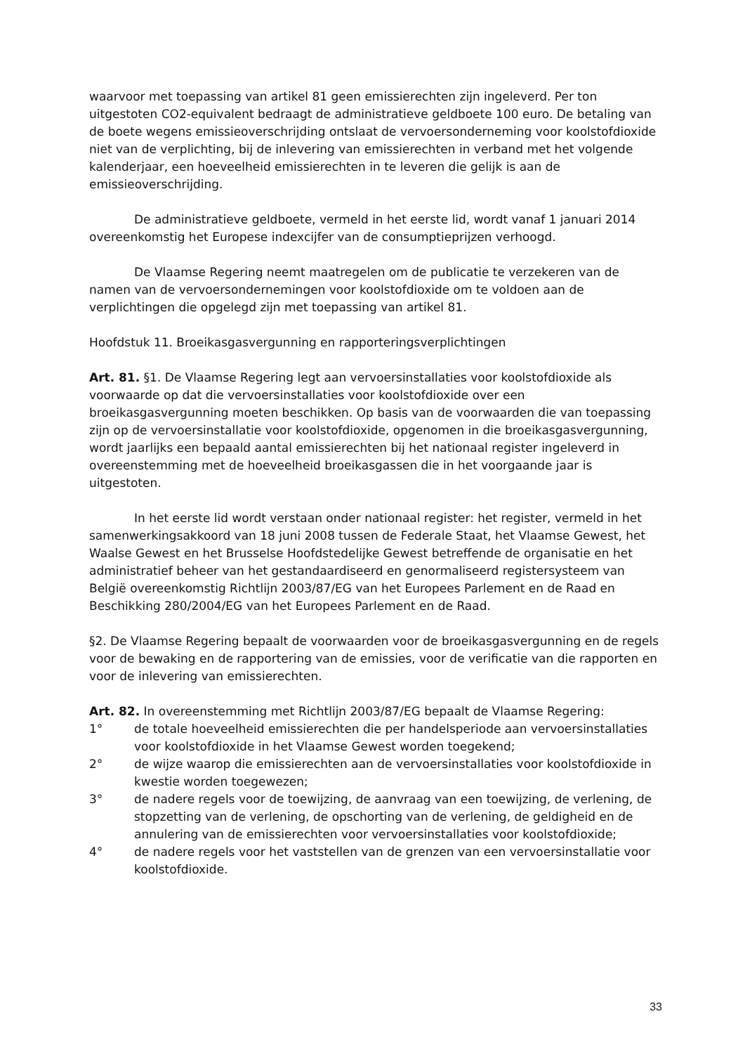waarvoor met toepassing van artikel 81 geen emissierechten zijn ingeleverd. Per ton uitgestoten CO2-equivalent bedraagt de administratieve geldboete 100 euro. De betaling van de boete wegens emissieoverschrijding ontslaat de vervoersonderneming voor koolstofdioxide niet van de verplichting, bij de inlevering van emissierechten in verband met het volgende kalenderjaar, een hoeveelheid emissierechten in te leveren die gelijk is aan de emissieoverschrijding.
De administratieve geldboete, vermeld in het eerste lid, wordt vanaf 1 januari 2014 overeenkomstig het Europese indexcijfer van de consumptieprijzen verhoogd.
De Vlaamse Regering neemt maatregelen om de publicatie te verzekeren van de namen van de vervoersondernemingen voor koolstofdioxide om te voldoen aan de verplichtingen die opgelegd zijn met toepassing van artikel 81.
Hoofdstuk 11. Broeikasgasvergunning en rapporteringsverplichtingen
Art. 81. §1. De Vlaamse Regering legt aan vervoersinstallaties voor koolstofdioxide als voorwaarde op dat die vervoersinstallaties voor koolstofdioxide over een broeikasgasvergunning moeten beschikken. Op basis van de voorwaarden die van toepassing zijn op de vervoersinstallatie voor koolstofdioxide, opgenomen in die broeikasgasvergunning, wordt jaarlijks een bepaald aantal emissierechten bij het nationaal register ingeleverd in overeenstemming met de hoeveelheid broeikasgassen die in het voorgaande jaar is uitgestoten.
In het eerste lid wordt verstaan onder nationaal register: het register, vermeld in het samenwerkingsakkoord van 18 juni 2008 tussen de Federale Staat, het Vlaamse Gewest, het Waalse Gewest en het Brusselse Hoofdstedelijke Gewest betreffende de organisatie en het administratief beheer van het gestandaardiseerd en genormaliseerd registersysteem van België overeenkomstig Richtlijn 2003/87/EG van het Europees Parlement en de Raad en Beschikking 280/2004/EG van het Europees Parlement en de Raad.
§2. De Vlaamse Regering bepaalt de voorwaarden voor de broeikasgasvergunning en de regels voor de bewaking en de rapportering van de emissies, voor de verificatie van die rapporten en voor de inlevering van emissierechten.
Art. 82. In overeenstemming met Richtlijn 2003/87/EG bepaalt de Vlaamse Regering:
1° de totale hoeveelheid emissierechten die per handelsperiode aan vervoersinstallaties voor koolstofdioxide in het Vlaamse Gewest worden toegekend;
2° de wijze waarop die emissierechten aan de vervoersinstallaties voor koolstofdioxide in kwestie worden toegewezen;
3° de nadere regels voor de toewijzing, de aanvraag van een toewijzing, de verlening, de stopzetting van de verlening, de opschorting van de verlening, de geldigheid en de annulering van de emissierechten voor vervoersinstallaties voor koolstofdioxide;
4° de nadere regels voor het vaststellen van de grenzen van een vervoersinstallatie voor koolstofdioxide.
33